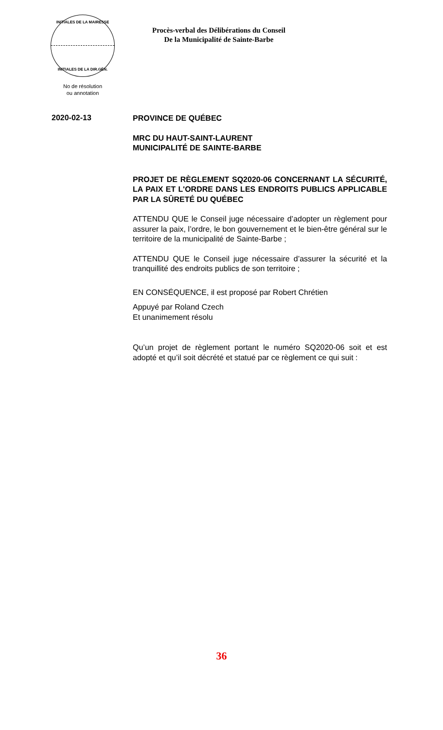INITIALES DE LA MAIRESSE
INITIALES DE LA DIR.GÉN.
No de résolution
ou annotation
Procès-verbal des Délibérations du Conseil
De la Municipalité de Sainte-Barbe
2020-02-13
PROVINCE DE QUÉBEC
MRC DU HAUT-SAINT-LAURENT
MUNICIPALITÉ DE SAINTE-BARBE
PROJET DE RÈGLEMENT SQ2020-06 CONCERNANT LA SÉCURITÉ, LA PAIX ET L'ORDRE DANS LES ENDROITS PUBLICS APPLICABLE PAR LA SÛRETÉ DU QUÉBEC
ATTENDU QUE le Conseil juge nécessaire d’adopter un règlement pour assurer la paix, l’ordre, le bon gouvernement et le bien-être général sur le territoire de la municipalité de Sainte-Barbe ;
ATTENDU QUE le Conseil juge nécessaire d’assurer la sécurité et la tranquillité des endroits publics de son territoire ;
EN CONSÉQUENCE, il est proposé par Robert Chrétien
Appuyé par Roland Czech
Et unanimement résolu
Qu’un projet de règlement portant le numéro SQ2020-06 soit et est adopté et qu’il soit décrété et statué par ce règlement ce qui suit :
36